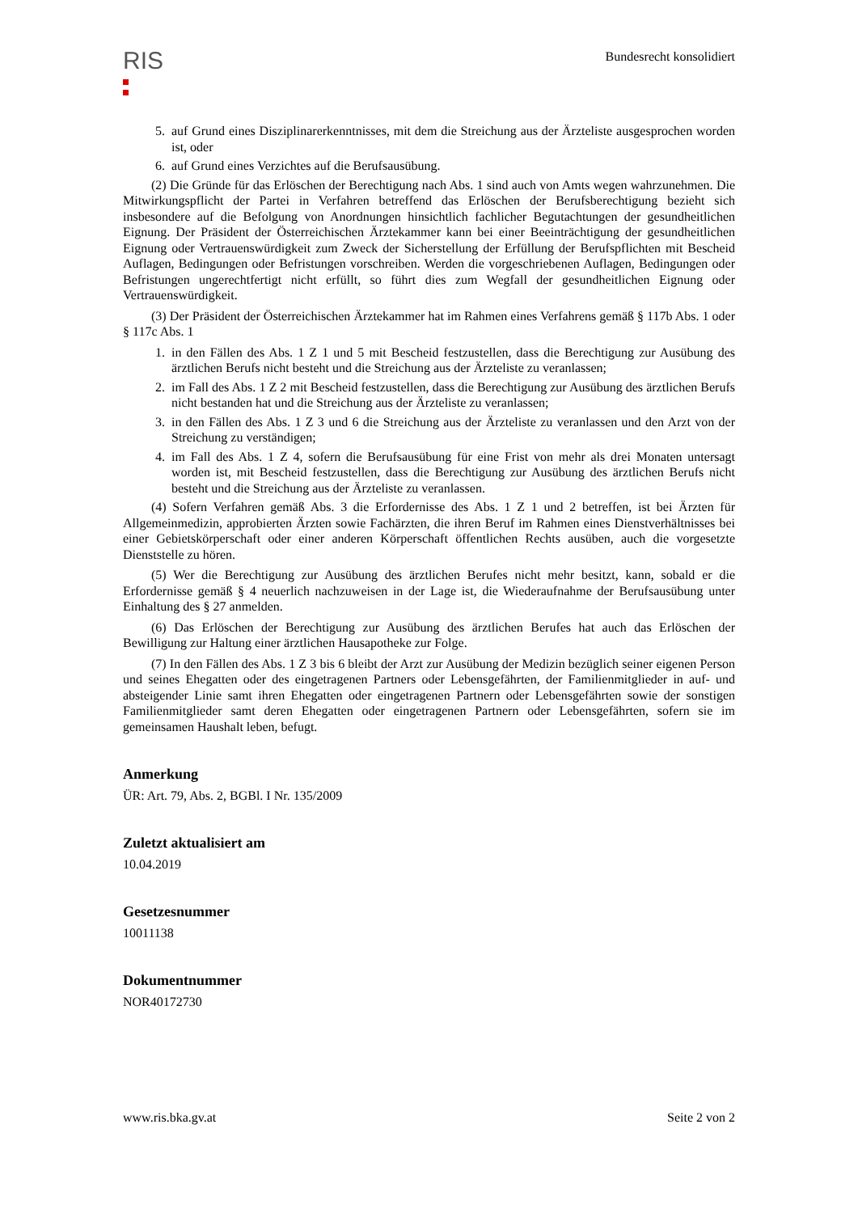RIS
Bundesrecht konsolidiert
5. auf Grund eines Disziplinarerkenntnisses, mit dem die Streichung aus der Ärzteliste ausgesprochen worden ist, oder
6. auf Grund eines Verzichtes auf die Berufsausübung.
(2) Die Gründe für das Erlöschen der Berechtigung nach Abs. 1 sind auch von Amts wegen wahrzunehmen. Die Mitwirkungspflicht der Partei in Verfahren betreffend das Erlöschen der Berufsberechtigung bezieht sich insbesondere auf die Befolgung von Anordnungen hinsichtlich fachlicher Begutachtungen der gesundheitlichen Eignung. Der Präsident der Österreichischen Ärztekammer kann bei einer Beeinträchtigung der gesundheitlichen Eignung oder Vertrauenswürdigkeit zum Zweck der Sicherstellung der Erfüllung der Berufspflichten mit Bescheid Auflagen, Bedingungen oder Befristungen vorschreiben. Werden die vorgeschriebenen Auflagen, Bedingungen oder Befristungen ungerechtfertigt nicht erfüllt, so führt dies zum Wegfall der gesundheitlichen Eignung oder Vertrauenswürdigkeit.
(3) Der Präsident der Österreichischen Ärztekammer hat im Rahmen eines Verfahrens gemäß § 117b Abs. 1 oder § 117c Abs. 1
1. in den Fällen des Abs. 1 Z 1 und 5 mit Bescheid festzustellen, dass die Berechtigung zur Ausübung des ärztlichen Berufs nicht besteht und die Streichung aus der Ärzteliste zu veranlassen;
2. im Fall des Abs. 1 Z 2 mit Bescheid festzustellen, dass die Berechtigung zur Ausübung des ärztlichen Berufs nicht bestanden hat und die Streichung aus der Ärzteliste zu veranlassen;
3. in den Fällen des Abs. 1 Z 3 und 6 die Streichung aus der Ärzteliste zu veranlassen und den Arzt von der Streichung zu verständigen;
4. im Fall des Abs. 1 Z 4, sofern die Berufsausübung für eine Frist von mehr als drei Monaten untersagt worden ist, mit Bescheid festzustellen, dass die Berechtigung zur Ausübung des ärztlichen Berufs nicht besteht und die Streichung aus der Ärzteliste zu veranlassen.
(4) Sofern Verfahren gemäß Abs. 3 die Erfordernisse des Abs. 1 Z 1 und 2 betreffen, ist bei Ärzten für Allgemeinmedizin, approbierten Ärzten sowie Fachärzten, die ihren Beruf im Rahmen eines Dienstverhältnisses bei einer Gebietskörperschaft oder einer anderen Körperschaft öffentlichen Rechts ausüben, auch die vorgesetzte Dienststelle zu hören.
(5) Wer die Berechtigung zur Ausübung des ärztlichen Berufes nicht mehr besitzt, kann, sobald er die Erfordernisse gemäß § 4 neuerlich nachzuweisen in der Lage ist, die Wiederaufnahme der Berufsausübung unter Einhaltung des § 27 anmelden.
(6) Das Erlöschen der Berechtigung zur Ausübung des ärztlichen Berufes hat auch das Erlöschen der Bewilligung zur Haltung einer ärztlichen Hausapotheke zur Folge.
(7) In den Fällen des Abs. 1 Z 3 bis 6 bleibt der Arzt zur Ausübung der Medizin bezüglich seiner eigenen Person und seines Ehegatten oder des eingetragenen Partners oder Lebensgefährten, der Familienmitglieder in auf- und absteigender Linie samt ihren Ehegatten oder eingetragenen Partnern oder Lebensgefährten sowie der sonstigen Familienmitglieder samt deren Ehegatten oder eingetragenen Partnern oder Lebensgefährten, sofern sie im gemeinsamen Haushalt leben, befugt.
Anmerkung
ÜR: Art. 79, Abs. 2, BGBl. I Nr. 135/2009
Zuletzt aktualisiert am
10.04.2019
Gesetzesnummer
10011138
Dokumentnummer
NOR40172730
www.ris.bka.gv.at Seite 2 von 2